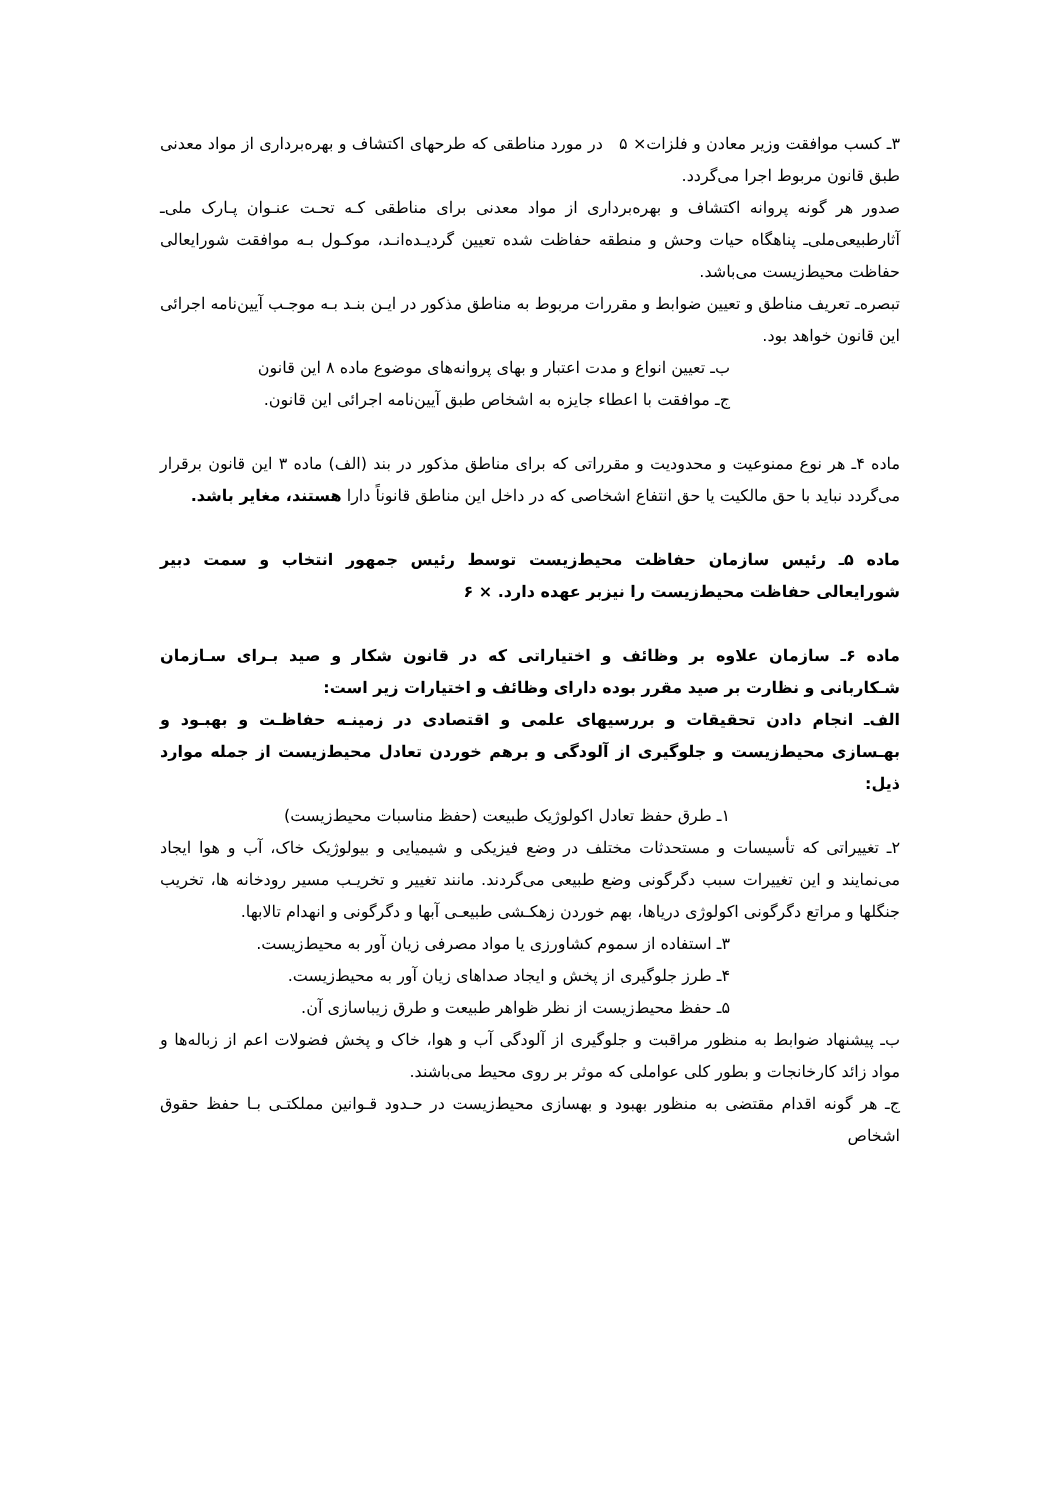۳ـ کسب موافقت وزیر معادن و فلزات× ۵ در مورد مناطقی که طرحهای اکتشاف و بهره‌برداری از مواد معدنی طبق قانون مربوط اجرا می‌گردد.
صدور هر گونه پروانه اکتشاف و بهره‌برداری از مواد معدنی برای مناطقی کـه تحـت عنـوان پـارک ملی‌ـ آثارطبیعی‌ملی‌ـ پناهگاه حیات وحش و منطقه حفاظت شده تعیین گردیـده‌انـد، موکـول بـه موافقت شورایعالی حفاظت محیط‌زیست می‌باشد.
تبصره‌ـ تعریف مناطق و تعیین ضوابط و مقررات مربوط به مناطق مذکور در ایـن بنـد بـه موجـب آیین‌نامه اجرائی این قانون خواهد بود.
ب‌ـ تعیین انواع و مدت اعتبار و بهای پروانه‌های موضوع ماده ۸ این قانون
ج‌ـ موافقت با اعطاء جایزه به اشخاص طبق آیین‌نامه اجرائی این قانون.
ماده ۴ـ هر نوع ممنوعیت و محدودیت و مقرراتی که برای مناطق مذکور در بند (الف) ماده ۳ این قانون برقرار می‌گردد نباید با حق مالکیت یا حق انتفاع اشخاصی که در داخل این مناطق قانوناً دارا هستند، مغایر باشد.
ماده ۵ـ رئیس سازمان حفاظت محیط‌زیست توسط رئیس جمهور انتخاب و سمت دبیر شورایعالی حفاظت محیط‌زیست را نیزبر عهده دارد. × ۶
ماده ۶ـ سازمان علاوه بر وظائف و اختیاراتی که در قانون شکار و صید بـرای سـازمان شـکاربانی و نظارت بر صید مقرر بوده دارای وظائف و اختیارات زیر است:
الف‌ـ انجام دادن تحقیقات و بررسیهای علمی و اقتصادی در زمینـه حفاظـت و بهبـود و بهـسازی محیط‌زیست و جلوگیری از آلودگی و برهم خوردن تعادل محیط‌زیست از جمله موارد ذیل:
۱ـ طرق حفظ تعادل اکولوژیک طبیعت (حفظ مناسبات محیط‌زیست)
۲ـ تغییراتی که تأسیسات و مستحدثات مختلف در وضع فیزیکی و شیمیایی و بیولوژیک خاک، آب و هوا ایجاد می‌نمایند و این تغییرات سبب دگرگونی وضع طبیعی می‌گردند. مانند تغییر و تخریـب مسیر رودخانه ها، تخریب جنگلها و مراتع دگرگونی اکولوژی دریاها، بهم خوردن زهکـشی طبیعـی آبها و دگرگونی و انهدام تالابها.
۳ـ استفاده از سموم کشاورزی یا مواد مصرفی زیان آور به محیط‌زیست.
۴ـ طرز جلوگیری از پخش و ایجاد صداهای زیان آور به محیط‌زیست.
۵ـ حفظ محیط‌زیست از نظر ظواهر طبیعت و طرق زیباسازی آن.
ب‌ـ پیشنهاد ضوابط به منظور مراقبت و جلوگیری از آلودگی آب و هوا، خاک و پخش فضولات اعم از زباله‌ها و مواد زائد کارخانجات و بطور کلی عواملی که موثر بر روی محیط می‌باشند.
ج‌ـ هر گونه اقدام مقتضی به منظور بهبود و بهسازی محیط‌زیست در حـدود قـوانین مملکتـی بـا حفظ حقوق اشخاص